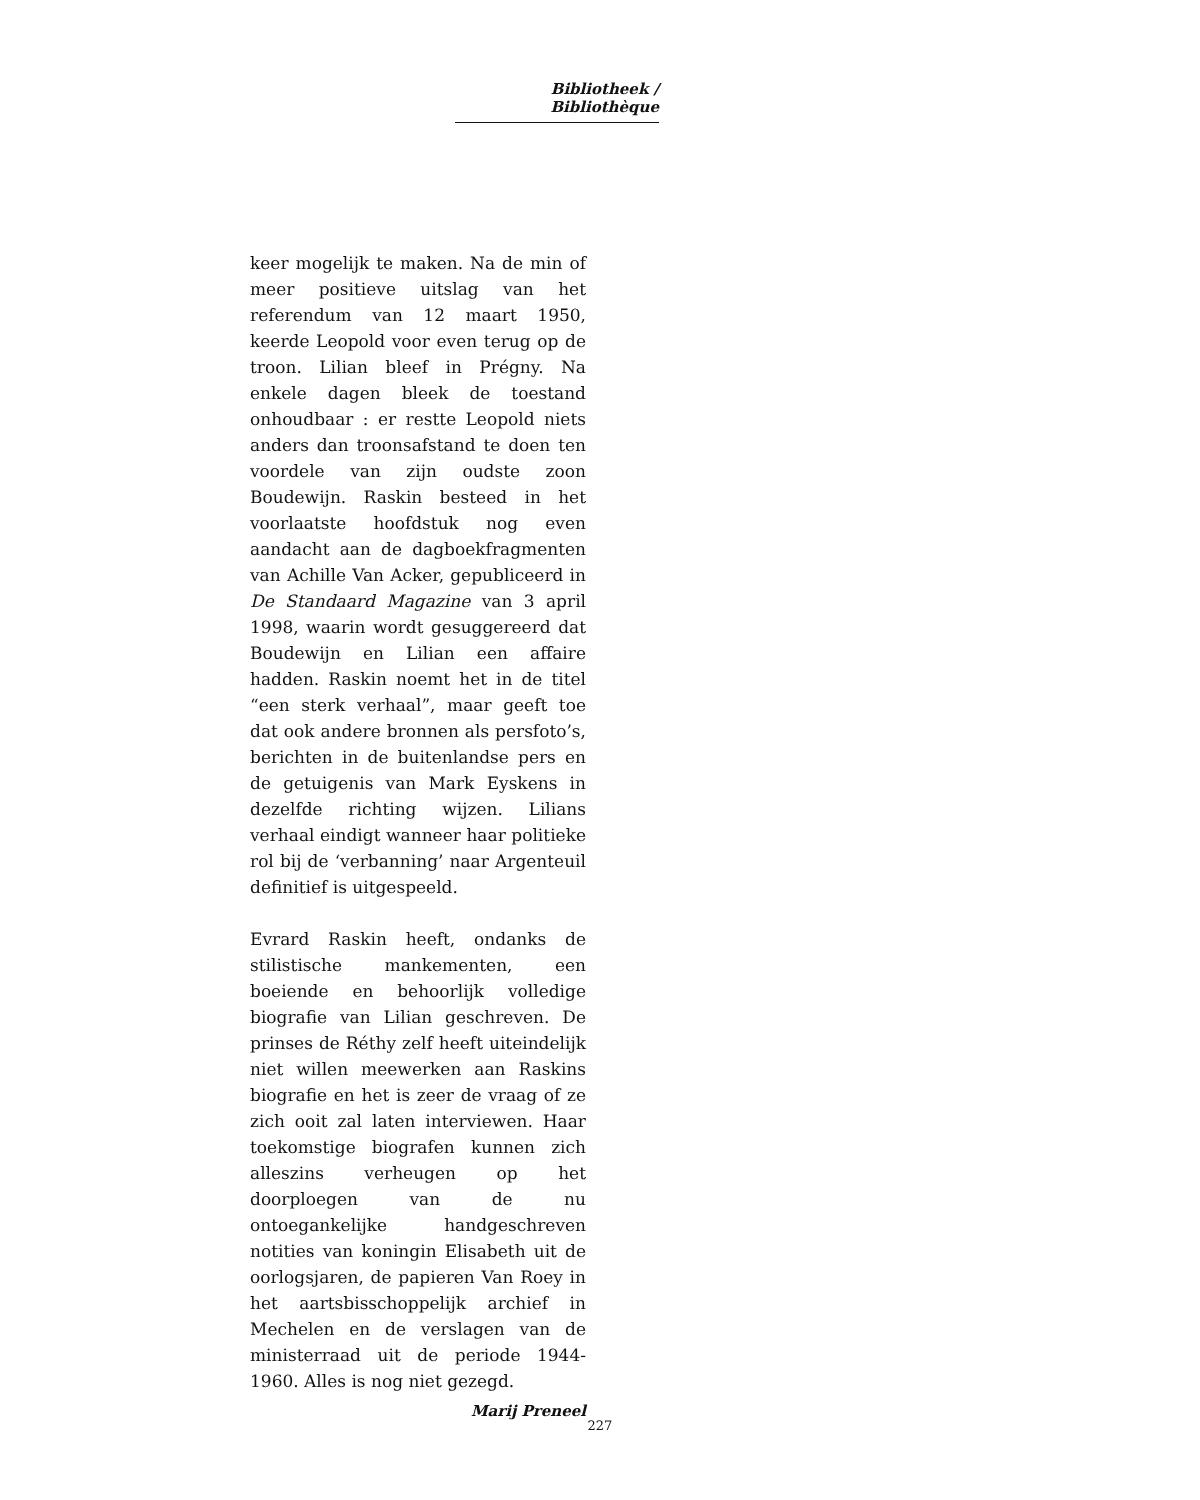Bibliotheek / Bibliothèque
keer mogelijk te maken. Na de min of meer positieve uitslag van het referendum van 12 maart 1950, keerde Leopold voor even terug op de troon. Lilian bleef in Prégny. Na enkele dagen bleek de toestand onhoudbaar : er restte Leopold niets anders dan troonsafstand te doen ten voordele van zijn oudste zoon Boudewijn. Raskin besteed in het voorlaatste hoofdstuk nog even aandacht aan de dagboekfragmenten van Achille Van Acker, gepubliceerd in De Standaard Magazine van 3 april 1998, waarin wordt gesuggereerd dat Boudewijn en Lilian een affaire hadden. Raskin noemt het in de titel “een sterk verhaal”, maar geeft toe dat ook andere bronnen als persfoto’s, berichten in de buitenlandse pers en de getuigenis van Mark Eyskens in dezelfde richting wijzen. Lilians verhaal eindigt wanneer haar politieke rol bij de ‘verbanning’ naar Argenteuil definitief is uitgespeeld.
Evrard Raskin heeft, ondanks de stilistische mankementen, een boeiende en behoorlijk volledige biografie van Lilian geschreven. De prinses de Réthy zelf heeft uiteindelijk niet willen meewerken aan Raskins biografie en het is zeer de vraag of ze zich ooit zal laten interviewen. Haar toekomstige biografen kunnen zich alleszins verheugen op het doorploegen van de nu ontoegankelijke handgeschreven notities van koningin Elisabeth uit de oorlogsjaren, de papieren Van Roey in het aartsbisschoppelijk archief in Mechelen en de verslagen van de ministerraad uit de periode 1944-1960. Alles is nog niet gezegd.
Marij Preneel
227